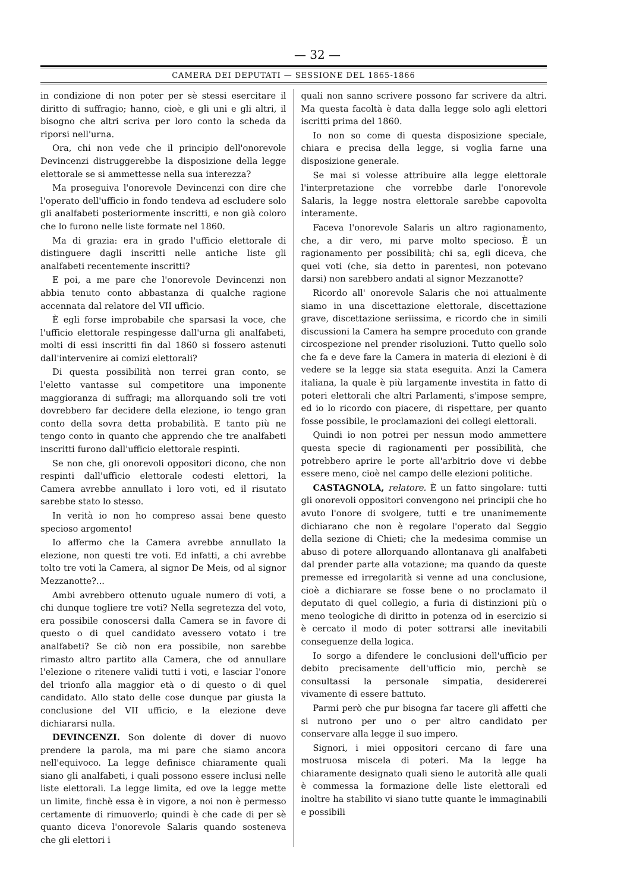— 32 —
CAMERA DEI DEPUTATI — SESSIONE DEL 1865-1866
in condizione di non poter per sè stessi esercitare il diritto di suffragio; hanno, cioè, e gli uni e gli altri, il bisogno che altri scriva per loro conto la scheda da riporsi nell'urna.
Ora, chi non vede che il principio dell'onorevole Devincenzi distruggerebbe la disposizione della legge elettorale se si ammettesse nella sua interezza?
Ma proseguiva l'onorevole Devincenzi con dire che l'operato dell'ufficio in fondo tendeva ad escludere solo gli analfabeti posteriormente inscritti, e non già coloro che lo furono nelle liste formate nel 1860.
Ma di grazia: era in grado l'ufficio elettorale di distinguere dagli inscritti nelle antiche liste gli analfabeti recentemente inscritti?
E poi, a me pare che l'onorevole Devincenzi non abbia tenuto conto abbastanza di qualche ragione accennata dal relatore del VII ufficio.
È egli forse improbabile che sparsasi la voce, che l'ufficio elettorale respingesse dall'urna gli analfabeti, molti di essi inscritti fin dal 1860 si fossero astenuti dall'intervenire ai comizi elettorali?
Di questa possibilità non terrei gran conto, se l'eletto vantasse sul competitore una imponente maggioranza di suffragi; ma allorquando soli tre voti dovrebbero far decidere della elezione, io tengo gran conto della sovra detta probabilità. E tanto più ne tengo conto in quanto che apprendo che tre analfabeti inscritti furono dall'ufficio elettorale respinti.
Se non che, gli onorevoli oppositori dicono, che non respinti dall'ufficio elettorale codesti elettori, la Camera avrebbe annullato i loro voti, ed il risutato sarebbe stato lo stesso.
In verità io non ho compreso assai bene questo specioso argomento!
Io affermo che la Camera avrebbe annullato la elezione, non questi tre voti. Ed infatti, a chi avrebbe tolto tre voti la Camera, al signor De Meis, od al signor Mezzanotte?...
Ambi avrebbero ottenuto uguale numero di voti, a chi dunque togliere tre voti? Nella segretezza del voto, era possibile conoscersi dalla Camera se in favore di questo o di quel candidato avessero votato i tre analfabeti? Se ciò non era possibile, non sarebbe rimasto altro partito alla Camera, che od annullare l'elezione o ritenere validi tutti i voti, e lasciar l'onore del trionfo alla maggior età o di questo o di quel candidato. Allo stato delle cose dunque par giusta la conclusione del VII ufficio, e la elezione deve dichiararsi nulla.
DEVINCENZI. Son dolente di dover di nuovo prendere la parola, ma mi pare che siamo ancora nell'equivoco. La legge definisce chiaramente quali siano gli analfabeti, i quali possono essere inclusi nelle liste elettorali. La legge limita, ed ove la legge mette un limite, finchè essa è in vigore, a noi non è permesso certamente di rimuoverlo; quindi è che cade di per sè quanto diceva l'onorevole Salaris quando sosteneva che gli elettori i
quali non sanno scrivere possono far scrivere da altri. Ma questa facoltà è data dalla legge solo agli elettori iscritti prima del 1860.
Io non so come di questa disposizione speciale, chiara e precisa della legge, si voglia farne una disposizione generale.
Se mai si volesse attribuire alla legge elettorale l'interpretazione che vorrebbe darle l'onorevole Salaris, la legge nostra elettorale sarebbe capovolta interamente.
Faceva l'onorevole Salaris un altro ragionamento, che, a dir vero, mi parve molto specioso. È un ragionamento per possibilità; chi sa, egli diceva, che quei voti (che, sia detto in parentesi, non potevano darsi) non sarebbero andati al signor Mezzanotte?
Ricordo all' onorevole Salaris che noi attualmente siamo in una discettazione elettorale, discettazione grave, discettazione seriissima, e ricordo che in simili discussioni la Camera ha sempre proceduto con grande circospezione nel prender risoluzioni. Tutto quello solo che fa e deve fare la Camera in materia di elezioni è di vedere se la legge sia stata eseguita. Anzi la Camera italiana, la quale è più largamente investita in fatto di poteri elettorali che altri Parlamenti, s'impose sempre, ed io lo ricordo con piacere, di rispettare, per quanto fosse possibile, le proclamazioni dei collegi elettorali.
Quindi io non potrei per nessun modo ammettere questa specie di ragionamenti per possibilità, che potrebbero aprire le porte all'arbitrio dove vi debbe essere meno, cioè nel campo delle elezioni politiche.
CASTAGNOLA, relatore. È un fatto singolare: tutti gli onorevoli oppositori convengono nei principii che ho avuto l'onore di svolgere, tutti e tre unanimemente dichiarano che non è regolare l'operato dal Seggio della sezione di Chieti; che la medesima commise un abuso di potere allorquando allontanava gli analfabeti dal prender parte alla votazione; ma quando da queste premesse ed irregolarità si venne ad una conclusione, cioè a dichiarare se fosse bene o no proclamato il deputato di quel collegio, a furia di distinzioni più o meno teologiche di diritto in potenza od in esercizio si è cercato il modo di poter sottrarsi alle inevitabili conseguenze della logica.
Io sorgo a difendere le conclusioni dell'ufficio per debito precisamente dell'ufficio mio, perchè se consultassi la personale simpatia, desidererei vivamente di essere battuto.
Parmi però che pur bisogna far tacere gli affetti che si nutrono per uno o per altro candidato per conservare alla legge il suo impero.
Signori, i miei oppositori cercano di fare una mostruosa miscela di poteri. Ma la legge ha chiaramente designato quali sieno le autorità alle quali è commessa la formazione delle liste elettorali ed inoltre ha stabilito vi siano tutte quante le immaginabili e possibili